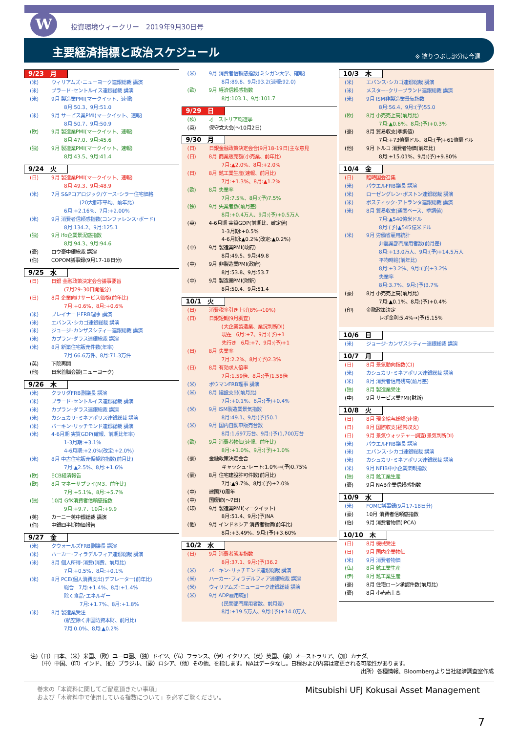W
投資環境ウィークリー　2019年9月30日号
主要経済指標と政治スケジュール ※ 塗りつぶし部分は今週
9/23　月
(米) ウィリアムズ･ニューヨーク連銀総裁 講演
(米) ブラード･セントルイス連銀総裁 講演
(米) 9月 製造業PMI(マークイット、速報)
8月:50.3、9月:51.0
(米) 9月 サービス業PMI(マークイット、速報)
8月:50.7、9月:50.9
(欧) 9月 製造業PMI(マークイット、速報)
8月:47.0、9月:45.6
(独) 9月 製造業PMI(マークイット、速報)
8月:43.5、9月:41.4
9/24　火
(日) 9月 製造業PMI(マークイット、速報)
8月:49.3、9月:48.9
(米) 7月 S&Pコアロジック/ケース･シラー住宅価格
(20大都市平均、前年比)
6月:+2.16%、7月:+2.00%
(米) 9月 消費者信頼感指数(コンファレンス･ボード)
8月:134.2、9月:125.1
(独) 9月 ifo企業景況感指数
8月:94.3、9月:94.6
(豪) ロウ豪中銀総裁 講演
(伯) COPOM議事録(9月17-18日分)
9/25　水
(日) 日銀 金融政策決定会合議事要旨
(7月29･30日開催分)
(日) 8月 企業向けサービス価格(前年比)
7月:+0.6%、8月:+0.6%
(米) ブレイナードFRB理事 講演
(米) エバンス･シカゴ連銀総裁 講演
(米) ジョージ･カンザスシティー連銀総裁 講演
(米) カプラン･ダラス連銀総裁 講演
(米) 8月 新築住宅販売件数(年率)
7月:66.6万件、8月:71.3万件
(英) 下院再開
(他) 日米首脳会談(ニューヨーク)
9/26　木
(米) クラリダFRB副議長 講演
(米) ブラード･セントルイス連銀総裁 講演
(米) カプラン･ダラス連銀総裁 講演
(米) カシュカリ･ミネアポリス連銀総裁 講演
(米) バーキン･リッチモンド連銀総裁 講演
(米) 4-6月期 実質GDP(確報、前期比年率)
1-3月期:+3.1%
4-6月期:+2.0%(改定:+2.0%)
(米) 8月 中古住宅販売仮契約指数(前月比)
7月:▲2.5%、8月:+1.6%
(欧) ECB経済報告
(欧) 8月 マネーサプライ(M3、前年比)
7月:+5.1%、8月:+5.7%
(独) 10月 GfK消費者信頼感指数
9月:+9.7、10月:+9.9
(英) カーニー英中銀総裁 講演
(伯) 中銀四半期物価報告
9/27　金
(米) クウォールズFRB副議長 講演
(米) ハーカー･フィラデルフィア連銀総裁 講演
(米) 8月 個人所得･消費(消費、前月比)
7月:+0.5%、8月:+0.1%
(米) 8月 PCE(個人消費支出)デフレーター(前年比)
総合　7月:+1.4%、8月:+1.4%
除く食品･エネルギー
7月:+1.7%、8月:+1.8%
(米) 8月 製造業受注
(航空除く非国防資本財、前月比)
7月:0.0%、8月:▲0.2%
(米) 9月 消費者信頼感指数(ミシガン大学、確報)
8月:89.8、9月:93.2(速報:92.0)
(欧) 9月 経済信頼感指数
8月:103.1、9月:101.7
9/29　日
(欧) オーストリア総選挙
(英) 保守党大会(～10月2日)
9/30　月
(日) 日銀金融政策決定会合(9月18-19日)主な意見
(日) 8月 商業販売額(小売業、前年比)
7月:▲2.0%、8月:+2.0%
(日) 8月 鉱工業生産(速報、前月比)
7月:+1.3%、8月:▲1.2%
(欧) 8月 失業率
7月:7.5%、8月:(予)7.5%
(独) 9月 失業者数(前月差)
8月:+0.4万人、9月:(予)+0.5万人
(英) 4-6月期 実質GDP(前期比、確定値)
1-3月期:+0.5%
4-6月期:▲0.2%(改定:▲0.2%)
(中) 9月 製造業PMI(政府)
8月:49.5、9月:49.8
(中) 9月 非製造業PMI(政府)
8月:53.8、9月:53.7
(中) 9月 製造業PMI(財新)
8月:50.4、9月:51.4
10/1　火
(日) 消費税率引き上げ(8%→10%)
(日) 日銀短観(9月調査)
(大企業製造業、業況判断DI)
現在　6月:+7、9月:(予)+1
先行き　6月:+7、9月:(予)+1
(日) 8月 失業率
7月:2.2%、8月:(予)2.3%
(日) 8月 有効求人倍率
7月:1.59倍、8月:(予)1.58倍
(米) ボウマンFRB理事 講演
(米) 8月 建設支出(前月比)
7月:+0.1%、8月:(予)+0.4%
(米) 9月 ISM製造業景気指数
8月:49.1、9月:(予)50.1
(米) 9月 国内自動車販売台数
8月:1,697万台、9月:(予)1,700万台
(欧) 9月 消費者物価(速報、前年比)
8月:+1.0%、9月:(予)+1.0%
(豪) 金融政策決定会合
キャッシュ･レート:1.0%→(予)0.75%
(豪) 8月 住宅建設許可件数(前月比)
7月:▲9.7%、8月:(予)+2.0%
(中) 建国70周年
(中) 国慶節(～7日)
(印) 9月 製造業PMI(マークイット)
8月:51.4、9月:(予)NA
(他) 9月 インドネシア 消費者物価(前年比)
8月:+3.49%、9月:(予)+3.60%
10/2　水
(日) 9月 消費者態度指数
8月:37.1、9月:(予)36.2
(米) バーキン･リッチモンド連銀総裁 講演
(米) ハーカー･フィラデルフィア連銀総裁 講演
(米) ウィリアムズ･ニューヨーク連銀総裁 講演
(米) 9月 ADP雇用統計
(民間部門雇用者数、前月差)
8月:+19.5万人、9月:(予)+14.0万人
10/3　木
(米) エバンス･シカゴ連銀総裁 講演
(米) メスター･クリーブランド連銀総裁 講演
(米) 9月 ISM非製造業景気指数
8月:56.4、9月:(予)55.0
(欧) 8月 小売売上高(前月比)
7月:▲0.6%、8月:(予)+0.3%
(豪) 8月 貿易収支(季調値)
7月:+73億豪ドル、8月:(予)+61億豪ドル
(他) 9月 トルコ 消費者物価(前年比)
8月:+15.01%、9月:(予)+9.80%
10/4　金
(日) 臨時国会召集
(米) パウエルFRB議長 講演
(米) ローゼングレン･ボストン連銀総裁 講演
(米) ボスティック･アトランタ連銀総裁 講演
(米) 8月 貿易収支(通関ベース、季調値)
7月:▲540億米ドル
8月:(予)▲545億米ドル
(米) 9月 労働省雇用統計
非農業部門雇用者数(前月差)
8月:+13.0万人、9月:(予)+14.5万人
平均時給(前年比)
8月:+3.2%、9月:(予)+3.2%
失業率
8月:3.7%、9月:(予)3.7%
(豪) 8月 小売売上高(前月比)
7月:▲0.1%、8月:(予)+0.4%
(印) 金融政策決定
レポ金利:5.4%→(予)5.15%
10/6　日
(米) ジョージ･カンザスシティー連銀総裁 講演
10/7　月
(日) 8月 景気動向指数(CI)
(米) カシュカリ･ミネアポリス連銀総裁 講演
(米) 8月 消費者信用残高(前月差)
(独) 8月 製造業受注
(中) 9月 サービス業PMI(財新)
10/8　火
(日) 8月 現金給与総額(速報)
(日) 8月 国際収支(経常収支)
(日) 9月 景気ウォッチャー調査(景気判断DI)
(米) パウエルFRB議長 講演
(米) エバンス･シカゴ連銀総裁 講演
(米) カシュカリ･ミネアポリス連銀総裁 講演
(米) 9月 NFIB中小企業楽観指数
(独) 8月 鉱工業生産
(豪) 9月 NAB企業信頼感指数
10/9　水
(米) FOMC議事録(9月17-18日分)
(豪) 10月 消費者信頼感指数
(伯) 9月 消費者物価(IPCA)
10/10　木
(日) 8月 機械受注
(日) 9月 国内企業物価
(米) 9月 消費者物価
(仏) 8月 鉱工業生産
(伊) 8月 鉱工業生産
(豪) 8月 住宅ローン承認件数(前月比)
(豪) 8月 小売売上高
注)（日）日本、（米）米国、（欧）ユーロ圏、（独）ドイツ、（仏）フランス、（伊）イタリア、（英）英国、（豪）オーストラリア、（加）カナダ、
　　（中）中国、（印）インド、（伯）ブラジル、（露）ロシア、（他）その他、を指します。NAはデータなし。日程および内容は変更される可能性があります。
出所）各種情報、Bloombergより当社経済調査室作成
巻末の「本資料に関してご留意頂きたい事項」
および「本資料中で使用している指数について」を必ずご覧ください。
Mitsubishi UFJ Kokusai Asset Management
7